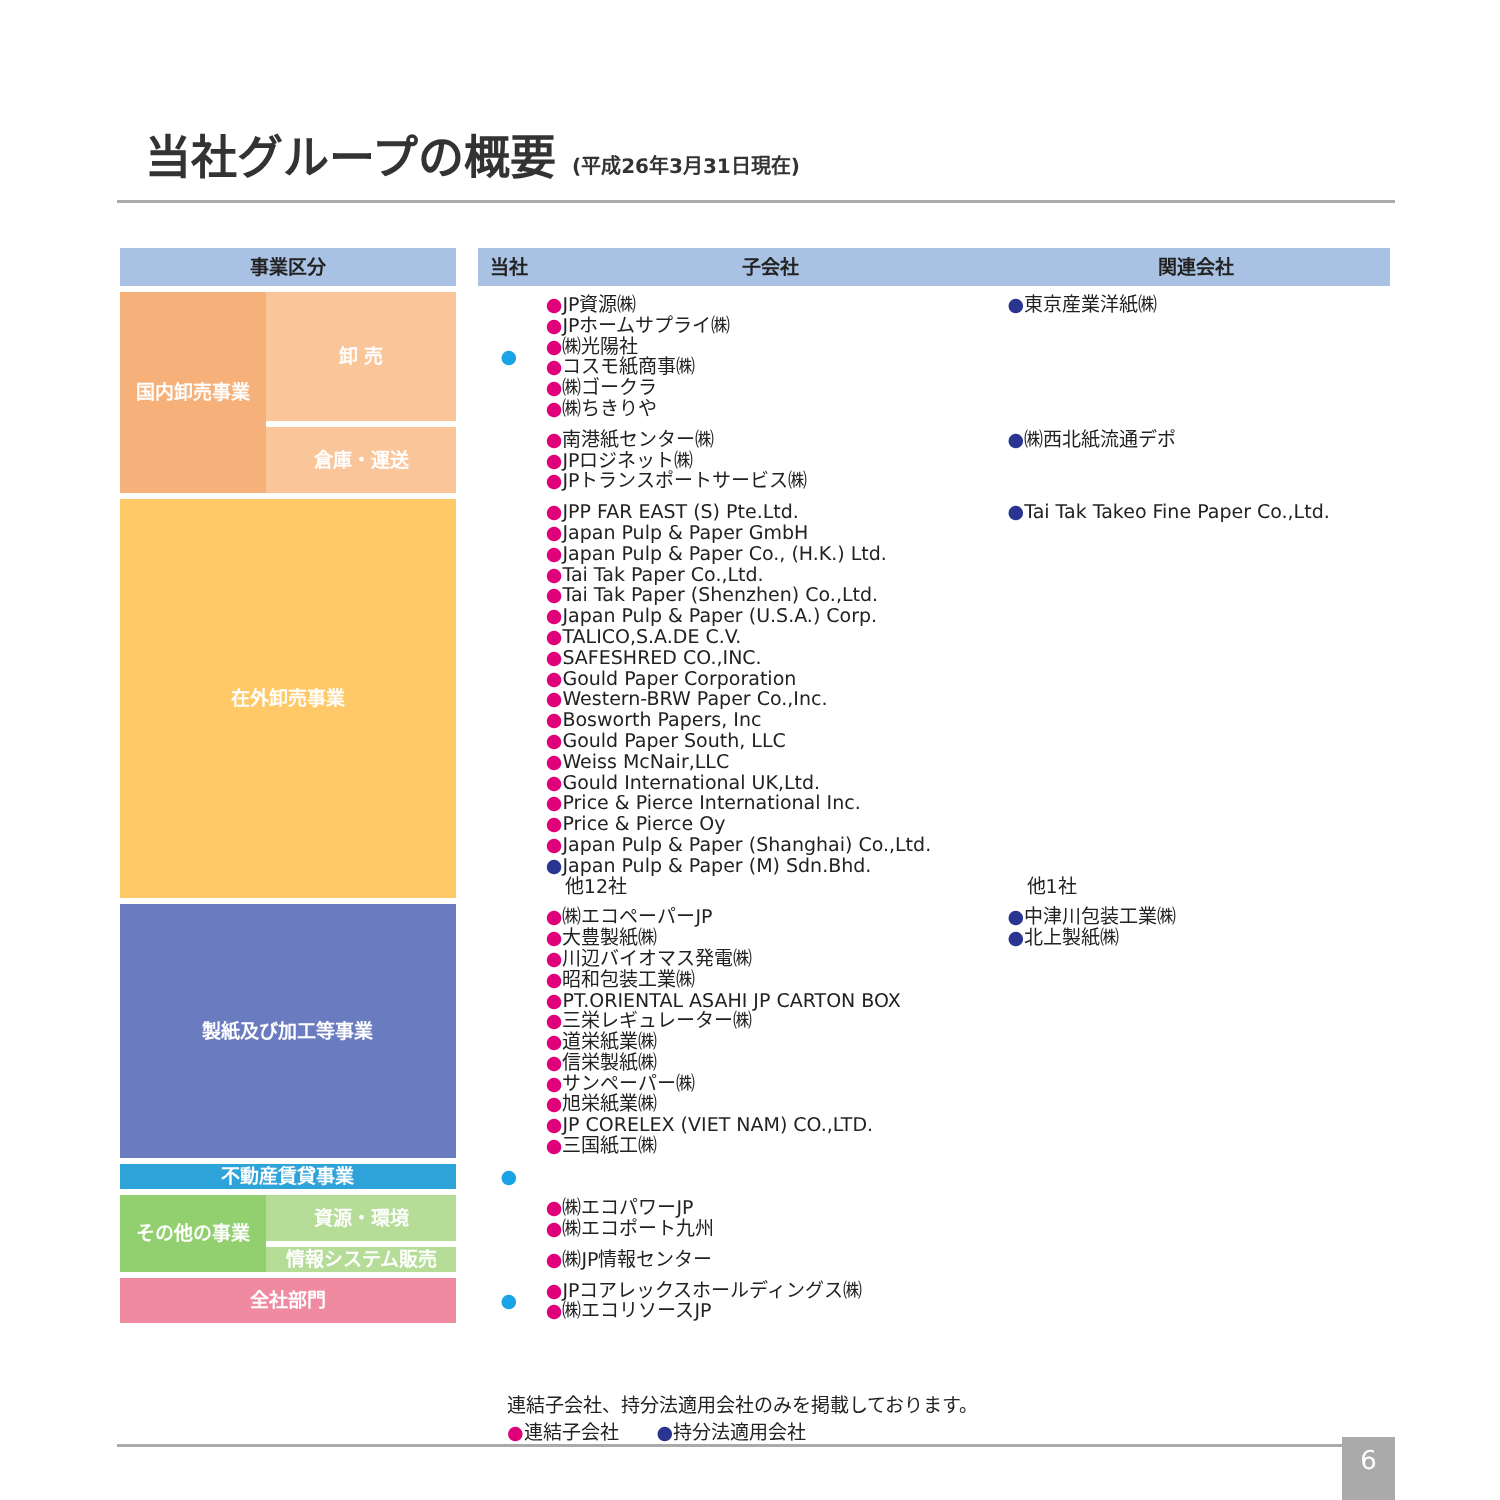当社グループの概要 (平成26年3月31日現在)
| 事業区分 | | | 当社 | 子会社 | 関連会社 |
| --- | --- | --- | --- | --- | --- |
| 国内卸売事業 | 卸 売 | | ● | ● JP資源㈱ ● JPホームサプライ㈱ ● ㈱光陽社 ● コスモ紙商事㈱ ● ㈱ゴークラ ● ㈱ちきりや | ● 東京産業洋紙㈱ |
| | 倉庫・運送 | | | ● 南港紙センター㈱ ● JPロジネット㈱ ● JPトランスポートサービス㈱ | ● ㈱西北紙流通デポ |
| 在外卸売事業 | | | | ● JPP FAR EAST (S) Pte.Ltd. ● Japan Pulp & Paper GmbH ● Japan Pulp & Paper Co., (H.K.) Ltd. ● Tai Tak Paper Co.,Ltd. ● Tai Tak Paper (Shenzhen) Co.,Ltd. ● Japan Pulp & Paper (U.S.A.) Corp. ● TALICO,S.A.DE C.V. ● SAFESHRED CO.,INC. ● Gould Paper Corporation ● Western-BRW Paper Co.,Inc. ● Bosworth Papers, Inc ● Gould Paper South, LLC ● Weiss McNair,LLC ● Gould International UK,Ltd. ● Price & Pierce International Inc. ● Price & Pierce Oy ● Japan Pulp & Paper (Shanghai) Co.,Ltd. ● Japan Pulp & Paper (M) Sdn.Bhd. 他12社 | ● Tai Tak Takeo Fine Paper Co.,Ltd. 他1社 |
| 製紙及び加工等事業 | | | | ● ㈱エコペーパーJP ● 大豊製紙㈱ ● 川辺バイオマス発電㈱ ● 昭和包装工業㈱ ● PT.ORIENTAL ASAHI JP CARTON BOX ● 三栄レギュレーター㈱ ● 道栄紙業㈱ ● 信栄製紙㈱ ● サンペーパー㈱ ● 旭栄紙業㈱ ● JP CORELEX (VIET NAM) CO.,LTD. ● 三国紙工㈱ | ● 中津川包装工業㈱ ● 北上製紙㈱ |
| 不動産賃貸事業 | | | ● | | |
| その他の事業 | 資源・環境 | | | ● ㈱エコパワーJP ● ㈱エコポート九州 | |
| | 情報システム販売 | | | ● ㈱JP情報センター | |
| 全社部門 | | | ● | ● JPコアレックスホールディングス㈱ ● ㈱エコリソースJP | |
連結子会社、持分法適用会社のみを掲載しております。
●連結子会社　　●持分法適用会社
6